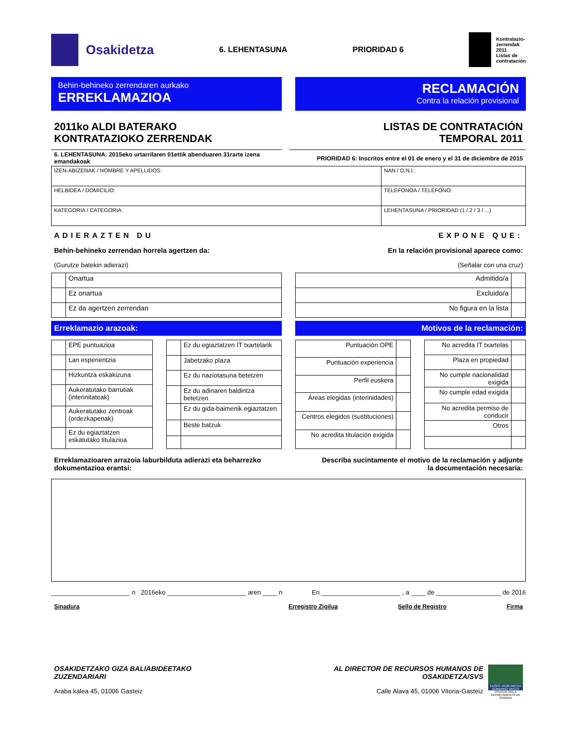Osakidetza
6. LEHENTASUNA PRIORIDAD 6
Kontratazio-
zerrendak
2011
Listas de
contratación
Behin-behineko zerrendaren aurkako
ERREKLAMAZIOA
RECLAMACIÓN
Contra la relación provisional
2011ko ALDI BATERAKO
KONTRATAZIOKO ZERRENDAK
LISTAS DE CONTRATACIÓN
TEMPORAL 2011
6. LEHENTASUNA: 2015eko urtarrilaren 01ettik abenduaren 31rarte izena emandakoak
PRIORIDAD 6: Inscritos entre el 01 de enero y el 31 de diciembre de 2015
| IZEN-ABIZENAK / NOMBRE Y APELLIDOS: | NAN / D.N.I.: |
| HELBIDEA / DOMICILIO: | TELEFONOA / TELÉFONO: |
| KATEGORIA / CATEGORIA: | LEHENTASUNA / PRIORIDAD (1 / 2 / 3 / ...) |
ADIERAZTEN DU EXPONE QUE:
Behin-behineko zerrendan horrela agertzen da: En la relación provisional aparece como:
(Gurutze batekin adierazi) (Señalar con una cruz)
| | Onartua |
| | Ez onartua |
| | Ez da agertzen zerrendan |
| Admitido/a | |
| Excluido/a | |
| No figura en la lista | |
Erreklamazio arazoak: Motivos de la reclamación:
| | EPE puntuazioa |
| | Lan esperientzia |
| | Hizkuntza eskakizuna |
| | Aukeratutako barrutiak (interinitateak) |
| | Aukeratutako zentroak (ordezkapenak) |
| | Ez du egiaztatzen eskatutako titulazioa |
| | Ez du egiaztatzen IT txartelarik |
| | Jabetzako plaza |
| | Ez du naziotasuna betetzen |
| | Ez du adinaren baldintza betetzen |
| | Ez du gida-baimenik egiaztatzen |
| | Beste batzuk |
| Puntuación OPE | |
| Puntuación experiencia | |
| Perfil euskera | |
| Áreas elegidas (interinidades) | |
| Centros elegidos (sustituciones) | |
| No acredita titulación exigida | |
| No acredita IT txartelas | |
| Plaza en propiedad | |
| No cumple nacionalidad exigida | |
| No cumple edad exigida | |
| No acredita permiso de conducir | |
| Otros | |
Erreklamazioaren arrazoia laburbilduta adierazi eta beharrezko dokumentazioa erantsi: Describa sucintamente el motivo de la reclamación y adjunte la documentación necesaria:
______________________ n 2016eko ______________________ aren ____ n En ______________________ , a ____ de __________________ de 2016
Sinadura Erregistro Zigilua Sello de Registro Firma
OSAKIDETZAKO GIZA BALIABIDEETAKO
ZUZENDARIARI
Araba kalea 45, 01006 Gasteiz
AL DIRECTOR DE RECURSOS HUMANOS DE
OSAKIDETZA/SVS
Calle Alava 45, 01006 Vitoria-Gasteiz
EUSKO JAURLARITZA GOBIERNO VASCO
OSASUN SAILA DEPARTAMENTO DE SANIDAD